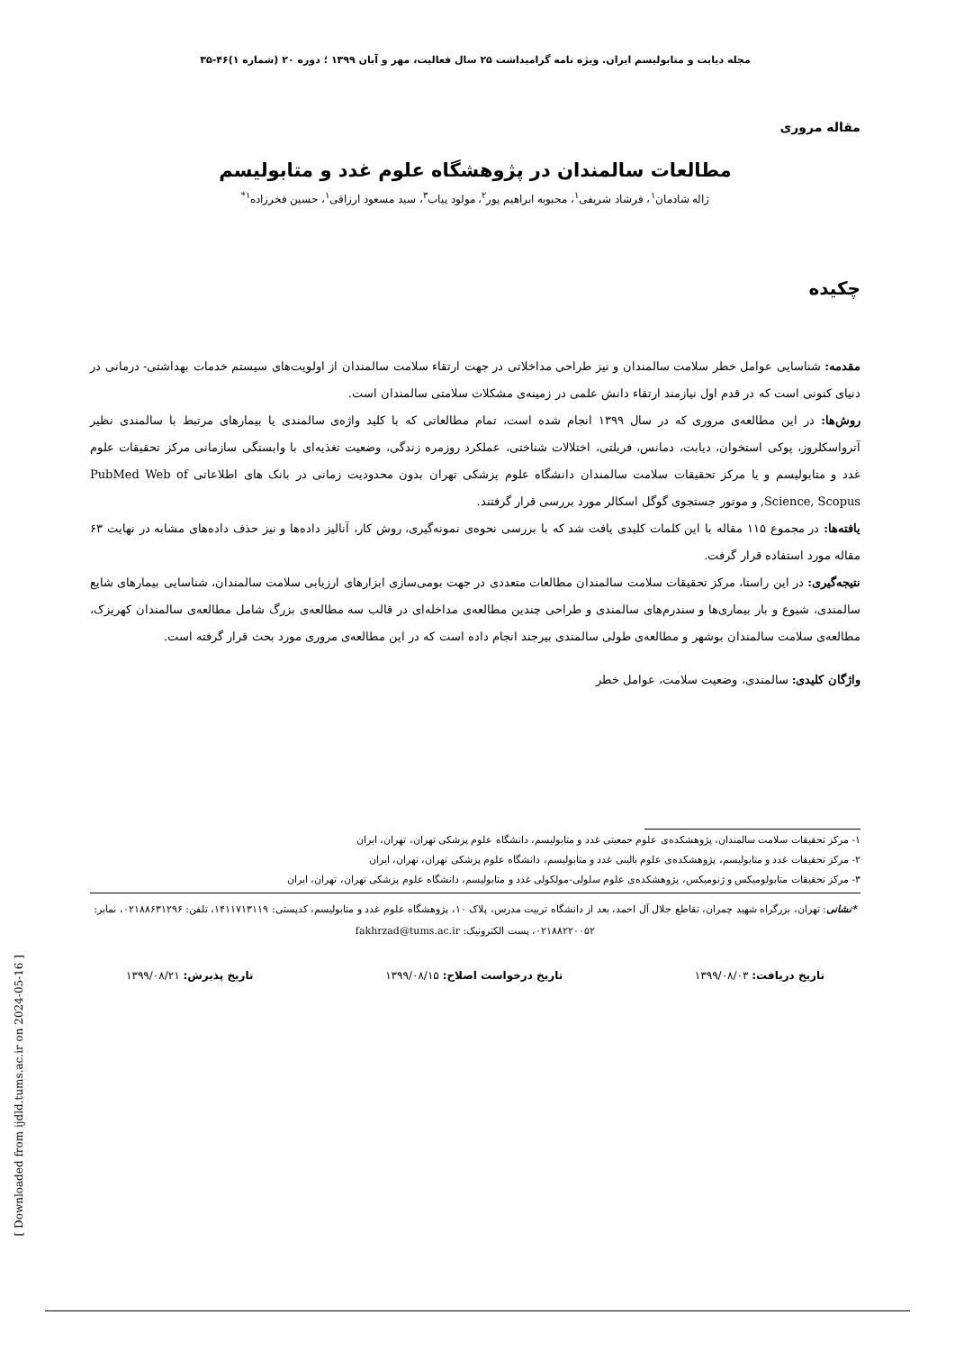مجله دیابت و متابولیسم ایران. ویژه نامه گرامیداشت ۲۵ سال فعالیت، مهر و آبان ۱۳۹۹ ؛ دوره ۲۰ (شماره ۱)۴۶-۳۵
مقاله مروری
مطالعات سالمندان در پژوهشگاه علوم غدد و متابولیسم
ژاله شادمان<sup>۱</sup>، فرشاد شریفی<sup>۱</sup>، محبوبه ابراهیم پور<sup>۲</sup>، مولود پیاب<sup>۳</sup>، سید مسعود ارزاقی<sup>۱</sup>، حسین فخرزاده<sup>۱*</sup>
چکیده
مقدمه: شناسایی عوامل خطر سلامت سالمندان و نیز طراحی مداخلاتی در جهت ارتقاء سلامت سالمندان از اولویت‌های سیستم خدمات بهداشتی- درمانی در دنیای کنونی است که در قدم اول نیازمند ارتقاء دانش علمی در زمینه‌ی مشکلات سلامتی سالمندان است.
روش‌ها: در این مطالعه‌ی مروری که در سال ۱۳۹۹ انجام شده است، تمام مطالعاتی که با کلید واژه‌ی سالمندی یا بیمارهای مرتبط با سالمندی نظیر آترواسکلروز، پوکی استخوان، دیابت، دمانس، فریلتی، اختلالات شناختی، عملکرد روزمره زندگی، وضعیت تغذیه‌ای با وابستگی سازمانی مرکز تحقیقات علوم غدد و متابولیسم و یا مرکز تحقیقات سلامت سالمندان دانشگاه علوم پزشکی تهران بدون محدودیت زمانی در بانک های اطلاعاتی PubMed Web of Science, Scopus, و موتور جستجوی گوگل اسکالر مورد بررسی قرار گرفتند.
یافته‌ها: در مجموع ۱۱۵ مقاله با این کلمات کلیدی یافت شد که با بررسی نحوه‌ی نمونه‌گیری، روش کار، آنالیز داده‌ها و نیز حذف داده‌های مشابه در نهایت ۶۳ مقاله مورد استفاده قرار گرفت.
نتیجه‌گیری: در این راستا، مرکز تحقیقات سلامت سالمندان مطالعات متعددی در جهت بومی‌سازی ابزارهای ارزیابی سلامت سالمندان، شناسایی بیمارهای شایع سالمندی، شیوع و بار بیماری‌ها و سندرم‌های سالمندی و طراحی چندین مطالعه‌ی مداخله‌ای در قالب سه مطالعه‌ی بزرگ شامل مطالعه‌ی سالمندان کهریزک، مطالعه‌ی سلامت سالمندان بوشهر و مطالعه‌ی طولی سالمندی بیرجند انجام داده است که در این مطالعه‌ی مروری مورد بحث قرار گرفته است.
واژگان کلیدی: سالمندی، وضعیت سلامت، عوامل خطر
۱- مرکز تحقیقات سلامت سالمندان، پژوهشکده‌ی علوم جمعیتی غدد و متابولیسم، دانشگاه علوم پزشکی تهران، تهران، ایران
۲- مرکز تحقیقات غدد و متابولیسم، پژوهشکده‌ی علوم بالینی غدد و متابولیسم، دانشگاه علوم پزشکی تهران، تهران، ایران
۳- مرکز تحقیقات متابولومیکس و ژنومیکس، پژوهشکده‌ی علوم سلولی-مولکولی غدد و متابولیسم، دانشگاه علوم پزشکی تهران، تهران، ایران
*نشانی: تهران، بزرگراه شهید چمران، تقاطع جلال آل احمد، بعد از دانشگاه تربیت مدرس، پلاک ۱۰، پژوهشگاه علوم غدد و متابولیسم، کدپستی: ۱۴۱۱۷۱۳۱۱۹، تلفن: ۰۲۱۸۸۶۳۱۲۹۶، نمابر: ۰۲۱۸۸۲۲۰۰۵۲، پست الکترونیک: fakhrzad@tums.ac.ir
تاریخ دریافت: ۱۳۹۹/۰۸/۰۳ تاریخ درخواست اصلاح: ۱۳۹۹/۰۸/۱۵ تاریخ پذیرش: ۱۳۹۹/۰۸/۲۱
[ Downloaded from ijdld.tums.ac.ir on 2024-05-16 ]